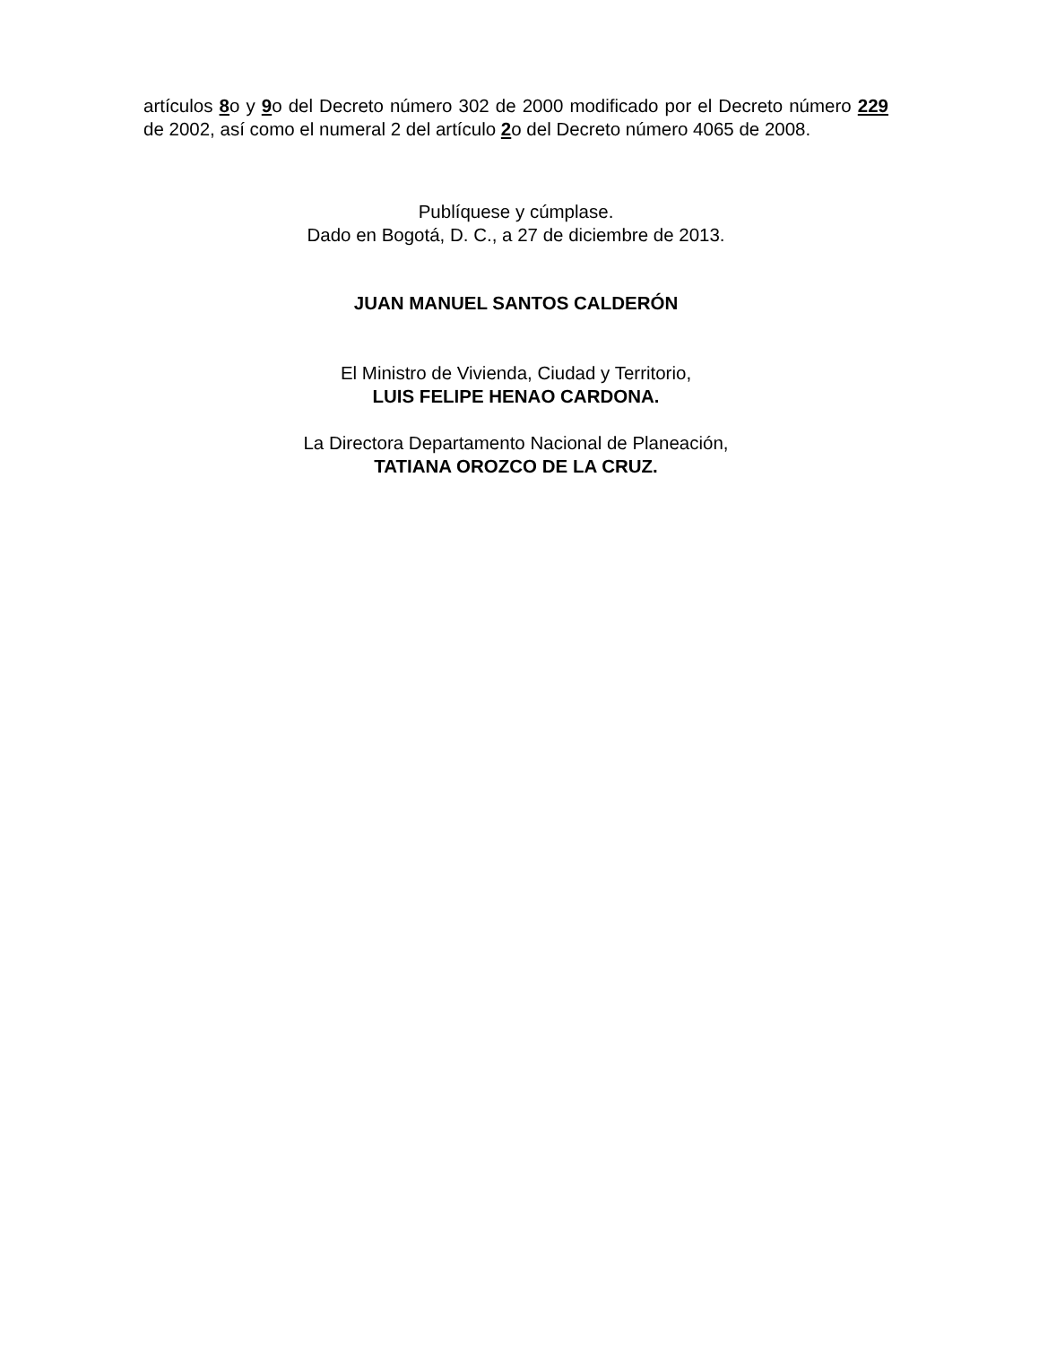artículos 8o y 9o del Decreto número 302 de 2000 modificado por el Decreto número 229 de 2002, así como el numeral 2 del artículo 2o del Decreto número 4065 de 2008.
Publíquese y cúmplase.
Dado en Bogotá, D. C., a 27 de diciembre de 2013.
JUAN MANUEL SANTOS CALDERÓN
El Ministro de Vivienda, Ciudad y Territorio,
LUIS FELIPE HENAO CARDONA.
La Directora Departamento Nacional de Planeación,
TATIANA OROZCO DE LA CRUZ.